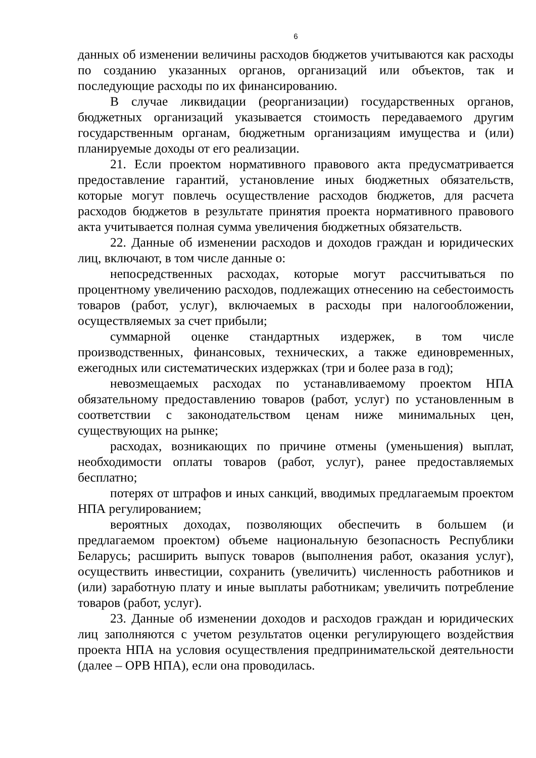6
данных об изменении величины расходов бюджетов учитываются как расходы по созданию указанных органов, организаций или объектов, так и последующие расходы по их финансированию.
В случае ликвидации (реорганизации) государственных органов, бюджетных организаций указывается стоимость передаваемого другим государственным органам, бюджетным организациям имущества и (или) планируемые доходы от его реализации.
21. Если проектом нормативного правового акта предусматривается предоставление гарантий, установление иных бюджетных обязательств, которые могут повлечь осуществление расходов бюджетов, для расчета расходов бюджетов в результате принятия проекта нормативного правового акта учитывается полная сумма увеличения бюджетных обязательств.
22. Данные об изменении расходов и доходов граждан и юридических лиц, включают, в том числе данные о:
непосредственных расходах, которые могут рассчитываться по процентному увеличению расходов, подлежащих отнесению на себестоимость товаров (работ, услуг), включаемых в расходы при налогообложении, осуществляемых за счет прибыли;
суммарной оценке стандартных издержек, в том числе производственных, финансовых, технических, а также единовременных, ежегодных или систематических издержках (три и более раза в год);
невозмещаемых расходах по устанавливаемому проектом НПА обязательному предоставлению товаров (работ, услуг) по установленным в соответствии с законодательством ценам ниже минимальных цен, существующих на рынке;
расходах, возникающих по причине отмены (уменьшения) выплат, необходимости оплаты товаров (работ, услуг), ранее предоставляемых бесплатно;
потерях от штрафов и иных санкций, вводимых предлагаемым проектом НПА регулированием;
вероятных доходах, позволяющих обеспечить в большем (и предлагаемом проектом) объеме национальную безопасность Республики Беларусь; расширить выпуск товаров (выполнения работ, оказания услуг), осуществить инвестиции, сохранить (увеличить) численность работников и (или) заработную плату и иные выплаты работникам; увеличить потребление товаров (работ, услуг).
23. Данные об изменении доходов и расходов граждан и юридических лиц заполняются с учетом результатов оценки регулирующего воздействия проекта НПА на условия осуществления предпринимательской деятельности (далее – ОРВ НПА), если она проводилась.